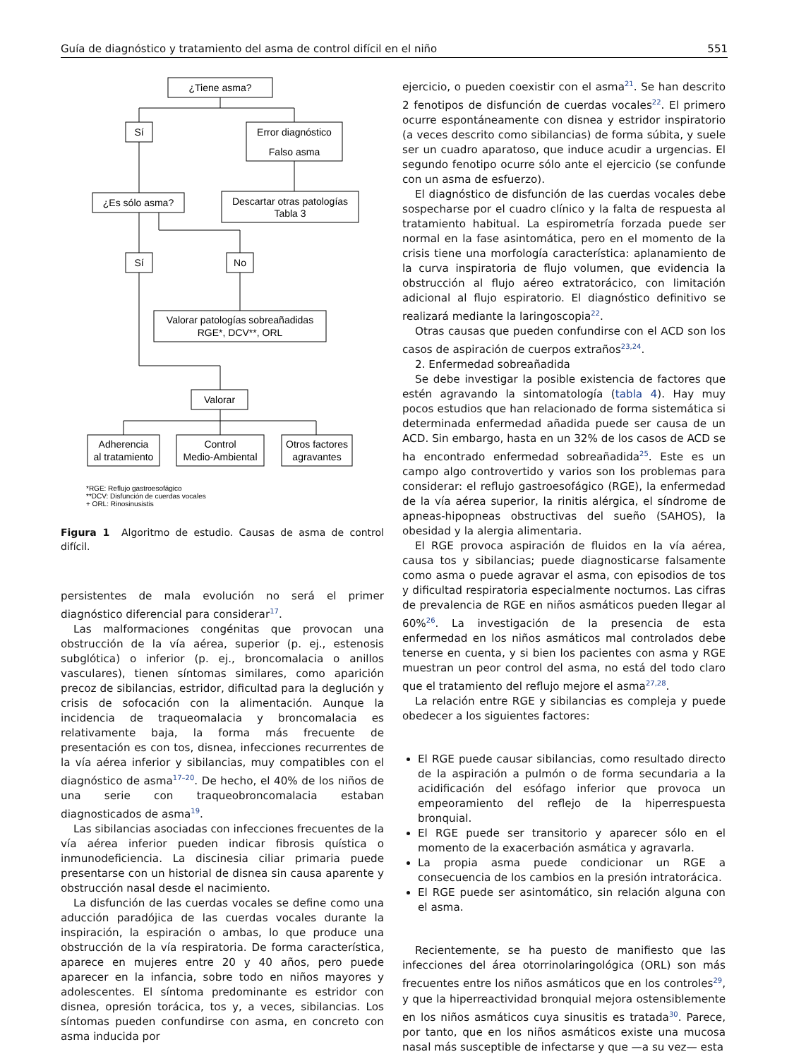Guía de diagnóstico y tratamiento del asma de control difícil en el niño 551
¿Tiene asma?
Sí
Error diagnóstico
Falso asma
¿Es sólo asma?
Descartar otras patologías
Tabla 3
Sí
No
Valorar patologías sobreañadidas
RGE*, DCV**, ORL
Valorar
Adherencia
al tratamiento
Control
Medio-Ambiental
Otros factores
agravantes
*RGE: Reflujo gastroesofágico
**DCV: Disfunción de cuerdas vocales
+ ORL: Rinosinusistis
Figura 1 Algoritmo de estudio. Causas de asma de control difícil.
persistentes de mala evolución no será el primer diagnóstico diferencial para considerar<sup>17</sup>.
Las malformaciones congénitas que provocan una obstrucción de la vía aérea, superior (p. ej., estenosis subglótica) o inferior (p. ej., broncomalacia o anillos vasculares), tienen síntomas similares, como aparición precoz de sibilancias, estridor, dificultad para la deglución y crisis de sofocación con la alimentación. Aunque la incidencia de traqueomalacia y broncomalacia es relativamente baja, la forma más frecuente de presentación es con tos, disnea, infecciones recurrentes de la vía aérea inferior y sibilancias, muy compatibles con el diagnóstico de asma<sup>17–20</sup>. De hecho, el 40% de los niños de una serie con traqueobroncomalacia estaban diagnosticados de asma<sup>19</sup>.
Las sibilancias asociadas con infecciones frecuentes de la vía aérea inferior pueden indicar fibrosis quística o inmunodeficiencia. La discinesia ciliar primaria puede presentarse con un historial de disnea sin causa aparente y obstrucción nasal desde el nacimiento.
La disfunción de las cuerdas vocales se define como una aducción paradójica de las cuerdas vocales durante la inspiración, la espiración o ambas, lo que produce una obstrucción de la vía respiratoria. De forma característica, aparece en mujeres entre 20 y 40 años, pero puede aparecer en la infancia, sobre todo en niños mayores y adolescentes. El síntoma predominante es estridor con disnea, opresión torácica, tos y, a veces, sibilancias. Los síntomas pueden confundirse con asma, en concreto con asma inducida por
ejercicio, o pueden coexistir con el asma<sup>21</sup>. Se han descrito 2 fenotipos de disfunción de cuerdas vocales<sup>22</sup>. El primero ocurre espontáneamente con disnea y estridor inspiratorio (a veces descrito como sibilancias) de forma súbita, y suele ser un cuadro aparatoso, que induce acudir a urgencias. El segundo fenotipo ocurre sólo ante el ejercicio (se confunde con un asma de esfuerzo).
El diagnóstico de disfunción de las cuerdas vocales debe sospecharse por el cuadro clínico y la falta de respuesta al tratamiento habitual. La espirometría forzada puede ser normal en la fase asintomática, pero en el momento de la crisis tiene una morfología característica: aplanamiento de la curva inspiratoria de flujo volumen, que evidencia la obstrucción al flujo aéreo extratorácico, con limitación adicional al flujo espiratorio. El diagnóstico definitivo se realizará mediante la laringoscopia<sup>22</sup>.
Otras causas que pueden confundirse con el ACD son los casos de aspiración de cuerpos extraños<sup>23,24</sup>.
2. Enfermedad sobreañadida
Se debe investigar la posible existencia de factores que estén agravando la sintomatología (tabla 4). Hay muy pocos estudios que han relacionado de forma sistemática si determinada enfermedad añadida puede ser causa de un ACD. Sin embargo, hasta en un 32% de los casos de ACD se ha encontrado enfermedad sobreañadida<sup>25</sup>. Este es un campo algo controvertido y varios son los problemas para considerar: el reflujo gastroesofágico (RGE), la enfermedad de la vía aérea superior, la rinitis alérgica, el síndrome de apneas-hipopneas obstructivas del sueño (SAHOS), la obesidad y la alergia alimentaria.
El RGE provoca aspiración de fluidos en la vía aérea, causa tos y sibilancias; puede diagnosticarse falsamente como asma o puede agravar el asma, con episodios de tos y dificultad respiratoria especialmente nocturnos. Las cifras de prevalencia de RGE en niños asmáticos pueden llegar al 60%<sup>26</sup>. La investigación de la presencia de esta enfermedad en los niños asmáticos mal controlados debe tenerse en cuenta, y si bien los pacientes con asma y RGE muestran un peor control del asma, no está del todo claro que el tratamiento del reflujo mejore el asma<sup>27,28</sup>.
La relación entre RGE y sibilancias es compleja y puede obedecer a los siguientes factores:
El RGE puede causar sibilancias, como resultado directo de la aspiración a pulmón o de forma secundaria a la acidificación del esófago inferior que provoca un empeoramiento del reflejo de la hiperrespuesta bronquial.
El RGE puede ser transitorio y aparecer sólo en el momento de la exacerbación asmática y agravarla.
La propia asma puede condicionar un RGE a consecuencia de los cambios en la presión intratorácica.
El RGE puede ser asintomático, sin relación alguna con el asma.
Recientemente, se ha puesto de manifiesto que las infecciones del área otorrinolaringológica (ORL) son más frecuentes entre los niños asmáticos que en los controles<sup>29</sup>, y que la hiperreactividad bronquial mejora ostensiblemente en los niños asmáticos cuya sinusitis es tratada<sup>30</sup>. Parece, por tanto, que en los niños asmáticos existe una mucosa nasal más susceptible de infectarse y que —a su vez— esta